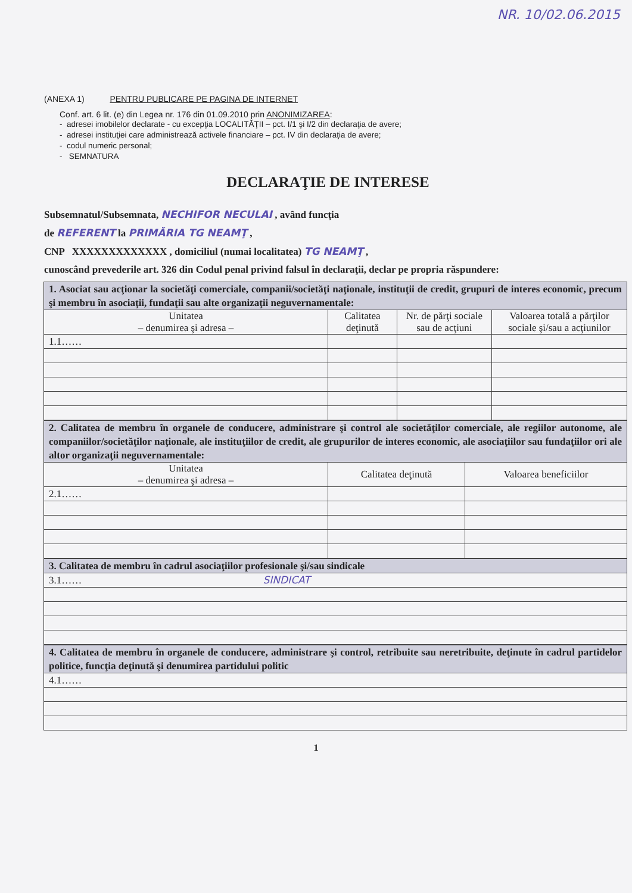NR. 10/02.06.2015
(ANEXA 1) PENTRU PUBLICARE PE PAGINA DE INTERNET
Conf. art. 6 lit. (e) din Legea nr. 176 din 01.09.2010 prin ANONIMIZAREA:
- adresei imobilelor declarate - cu excepţia LOCALITĂŢII – pct. I/1 şi I/2 din declaraţia de avere;
- adresei instituţiei care administrează activele financiare – pct. IV din declaraţia de avere;
- codul numeric personal;
- SEMNATURA
DECLARAŢIE DE INTERESE
Subsemnatul/Subsemnata, NECHIFOR NECULAI , având funcţia
de REFERENT la PRIMĂRIA TG NEAMŢ ,
CNP XXXXXXXXXXXXX , domiciliul (numai localitatea) TG NEAMŢ ,
cunoscând prevederile art. 326 din Codul penal privind falsul în declaraţii, declar pe propria răspundere:
| 1. Asociat sau acţionar la societăţi comerciale, companii/societăţi naţionale, instituţii de credit, grupuri de interes economic, precum şi membru în asociaţii, fundaţii sau alte organizaţii neguvernamentale: | | | |
| Unitatea – denumirea şi adresa – | Calitatea deţinută | Nr. de părţi sociale sau de acţiuni | Valoarea totală a părţilor sociale şi/sau a acţiunilor |
| 1.1…… | | | |
| 2. Calitatea de membru în organele de conducere, administrare şi control ale societăţilor comerciale, ale regiilor autonome, ale companiilor/societăţilor naţionale, ale instituţiilor de credit, ale grupurilor de interes economic, ale asociaţiilor sau fundaţiilor ori ale altor organizaţii neguvernamentale: | | |
| Unitatea – denumirea şi adresa – | Calitatea deţinută | Valoarea beneficiilor |
| 2.1…… | | |
| 3. Calitatea de membru în cadrul asociaţiilor profesionale şi/sau sindicale |
| 3.1…… SINDICAT |
| 4. Calitatea de membru în organele de conducere, administrare şi control, retribuite sau neretribuite, deţinute în cadrul partidelor politice, funcţia deţinută şi denumirea partidului politic |
| 4.1…… |
1